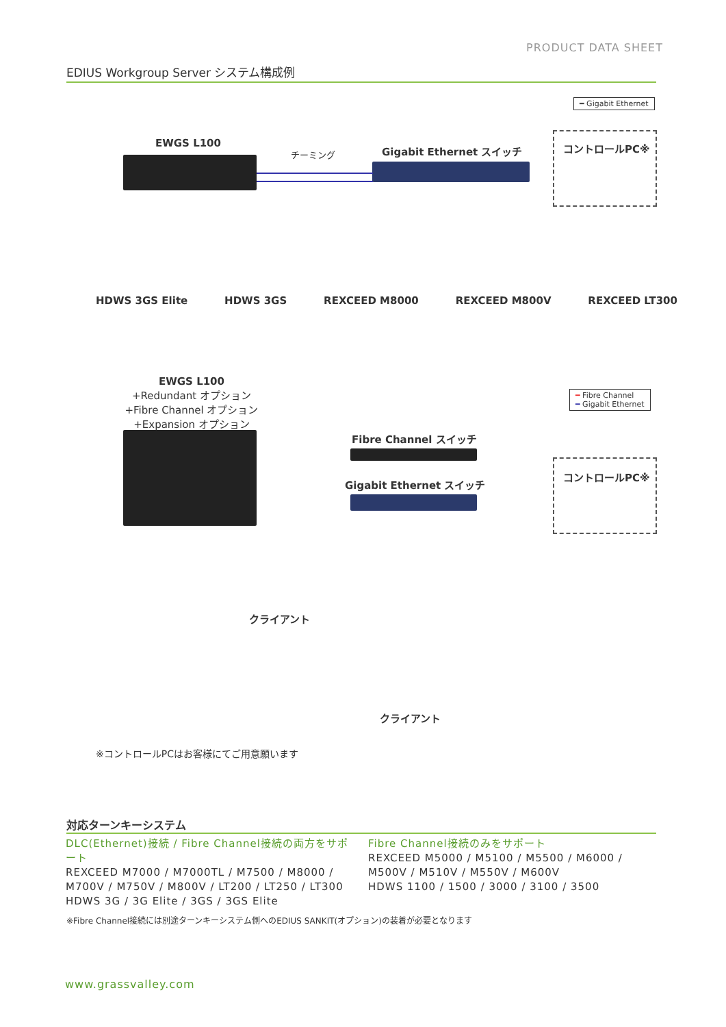PRODUCT DATA SHEET
EDIUS Workgroup Server システム構成例
━ Gigabit Ethernet
EWGS L100
チーミング Gigabit Ethernet スイッチ コントロールPC※
HDWS 3GS Elite HDWS 3GS REXCEED M8000 REXCEED M800V REXCEED LT300
EWGS L100
+Redundant オプション
+Fibre Channel オプション
+Expansion オプション
━ Fibre Channel
━ Gigabit Ethernet
Fibre Channel スイッチ
Gigabit Ethernet スイッチ
コントロールPC※
クライアント
クライアント
※コントロールPCはお客様にてご用意願います
対応ターンキーシステム
DLC(Ethernet)接続 / Fibre Channel接続の両方をサポート
REXCEED M7000 / M7000TL / M7500 / M8000 / M700V / M750V / M800V / LT200 / LT250 / LT300
HDWS 3G / 3G Elite / 3GS / 3GS Elite
Fibre Channel接続のみをサポート
REXCEED M5000 / M5100 / M5500 / M6000 / M500V / M510V / M550V / M600V
HDWS 1100 / 1500 / 3000 / 3100 / 3500
※Fibre Channel接続には別途ターンキーシステム側へのEDIUS SANKIT(オプション)の装着が必要となります
www.grassvalley.com